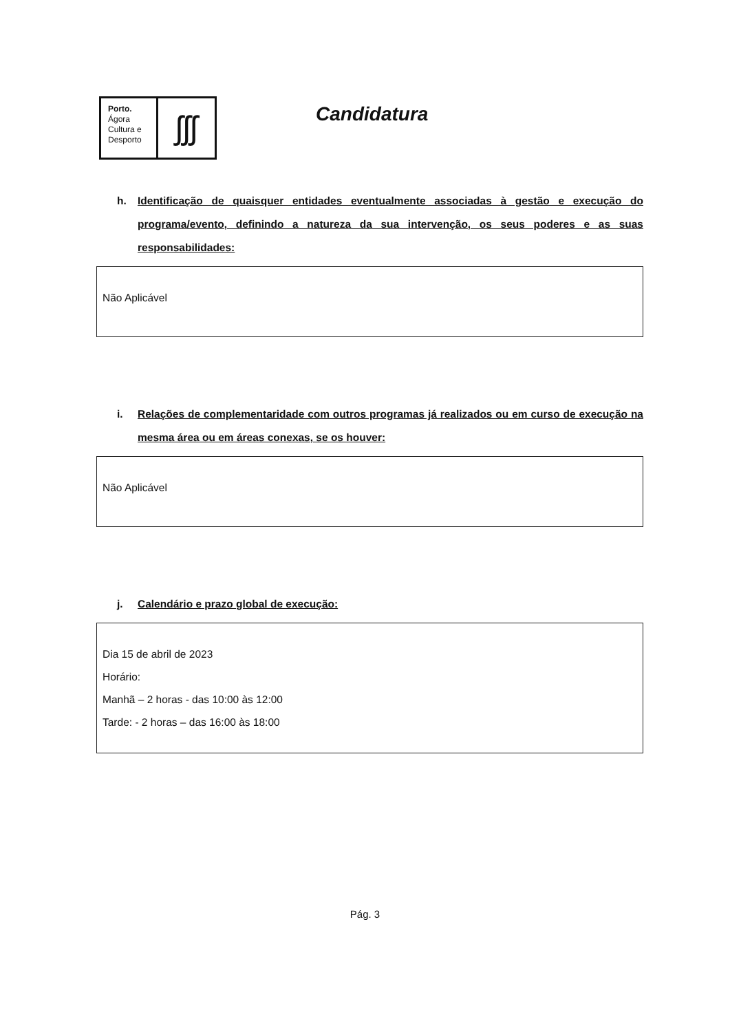Porto.
Ágora
Cultura e
Desporto
ʃʃʃ
Candidatura
h. Identificação de quaisquer entidades eventualmente associadas à gestão e execução do programa/evento, definindo a natureza da sua intervenção, os seus poderes e as suas responsabilidades:
Não Aplicável
i. Relações de complementaridade com outros programas já realizados ou em curso de execução na mesma área ou em áreas conexas, se os houver:
Não Aplicável
j. Calendário e prazo global de execução:
Dia 15 de abril de 2023
Horário:
Manhã – 2 horas - das 10:00 às 12:00
Tarde: - 2 horas – das 16:00 às 18:00
Pág. 3